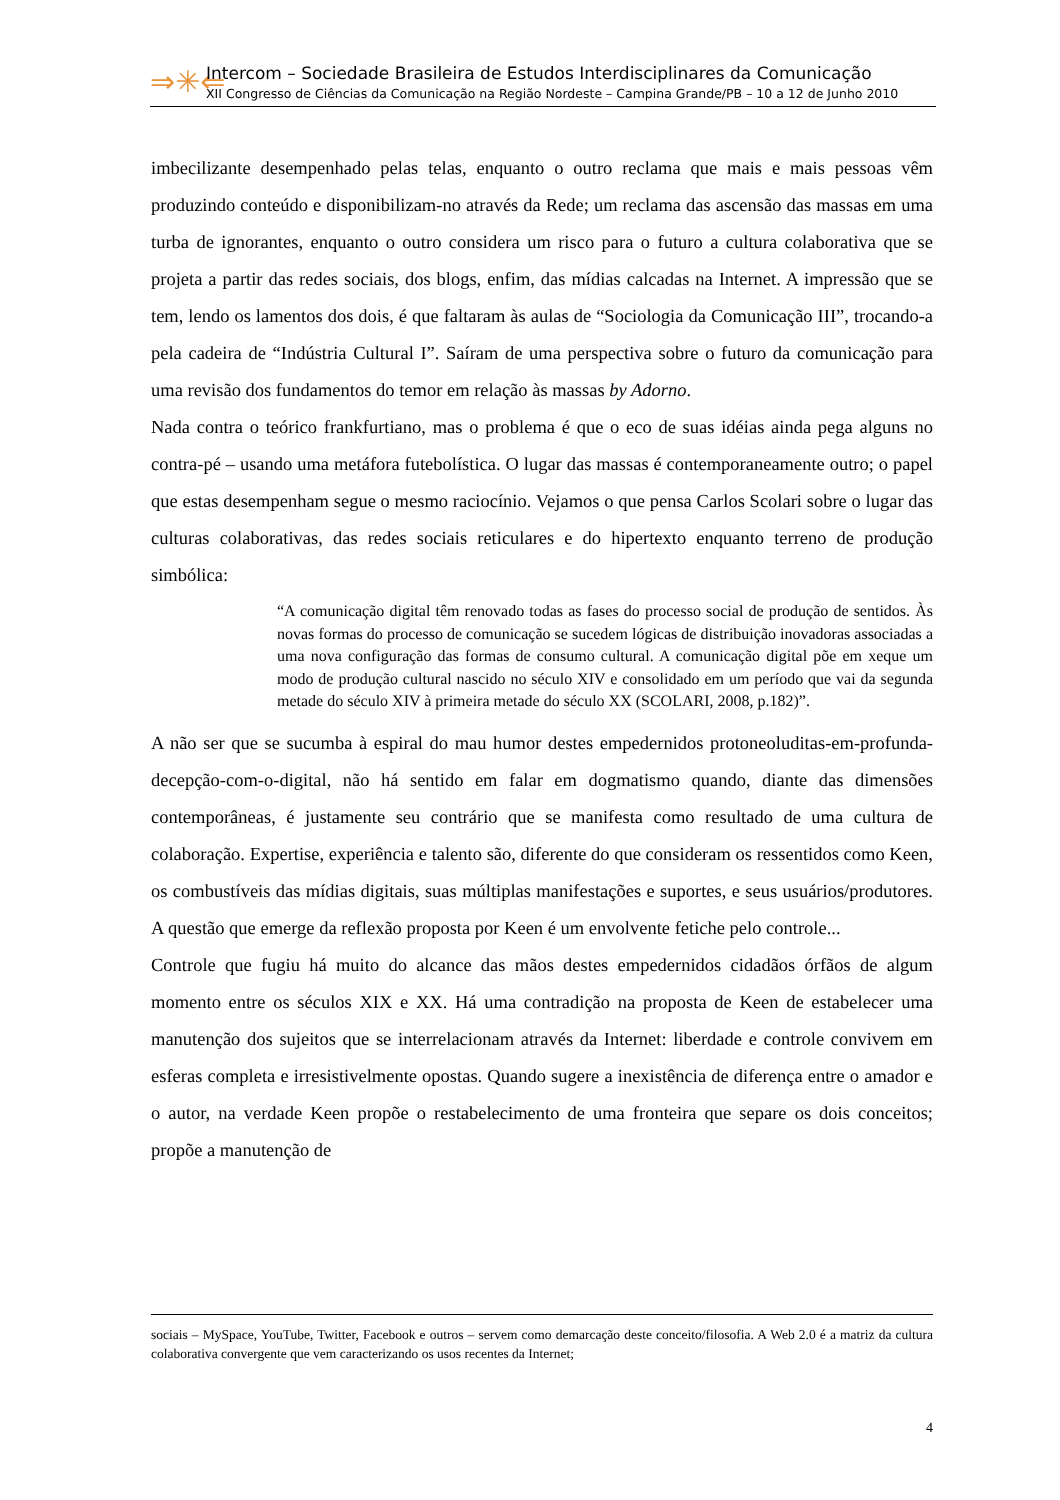⇒✳⇐
Intercom – Sociedade Brasileira de Estudos Interdisciplinares da Comunicação
XII Congresso de Ciências da Comunicação na Região Nordeste – Campina Grande/PB – 10 a 12 de Junho 2010
imbecilizante desempenhado pelas telas, enquanto o outro reclama que mais e mais pessoas vêm produzindo conteúdo e disponibilizam-no através da Rede; um reclama das ascensão das massas em uma turba de ignorantes, enquanto o outro considera um risco para o futuro a cultura colaborativa que se projeta a partir das redes sociais, dos blogs, enfim, das mídias calcadas na Internet. A impressão que se tem, lendo os lamentos dos dois, é que faltaram às aulas de “Sociologia da Comunicação III”, trocando-a pela cadeira de “Indústria Cultural I”. Saíram de uma perspectiva sobre o futuro da comunicação para uma revisão dos fundamentos do temor em relação às massas by Adorno.
Nada contra o teórico frankfurtiano, mas o problema é que o eco de suas idéias ainda pega alguns no contra-pé – usando uma metáfora futebolística. O lugar das massas é contemporaneamente outro; o papel que estas desempenham segue o mesmo raciocínio. Vejamos o que pensa Carlos Scolari sobre o lugar das culturas colaborativas, das redes sociais reticulares e do hipertexto enquanto terreno de produção simbólica:
“A comunicação digital têm renovado todas as fases do processo social de produção de sentidos. Às novas formas do processo de comunicação se sucedem lógicas de distribuição inovadoras associadas a uma nova configuração das formas de consumo cultural. A comunicação digital põe em xeque um modo de produção cultural nascido no século XIV e consolidado em um período que vai da segunda metade do século XIV à primeira metade do século XX (SCOLARI, 2008, p.182)”.
A não ser que se sucumba à espiral do mau humor destes empedernidos protoneoluditas-em-profunda-decepção-com-o-digital, não há sentido em falar em dogmatismo quando, diante das dimensões contemporâneas, é justamente seu contrário que se manifesta como resultado de uma cultura de colaboração. Expertise, experiência e talento são, diferente do que consideram os ressentidos como Keen, os combustíveis das mídias digitais, suas múltiplas manifestações e suportes, e seus usuários/produtores. A questão que emerge da reflexão proposta por Keen é um envolvente fetiche pelo controle...
Controle que fugiu há muito do alcance das mãos destes empedernidos cidadãos órfãos de algum momento entre os séculos XIX e XX. Há uma contradição na proposta de Keen de estabelecer uma manutenção dos sujeitos que se interrelacionam através da Internet: liberdade e controle convivem em esferas completa e irresistivelmente opostas. Quando sugere a inexistência de diferença entre o amador e o autor, na verdade Keen propõe o restabelecimento de uma fronteira que separe os dois conceitos; propõe a manutenção de
sociais – MySpace, YouTube, Twitter, Facebook e outros – servem como demarcação deste conceito/filosofia. A Web 2.0 é a matriz da cultura colaborativa convergente que vem caracterizando os usos recentes da Internet;
4